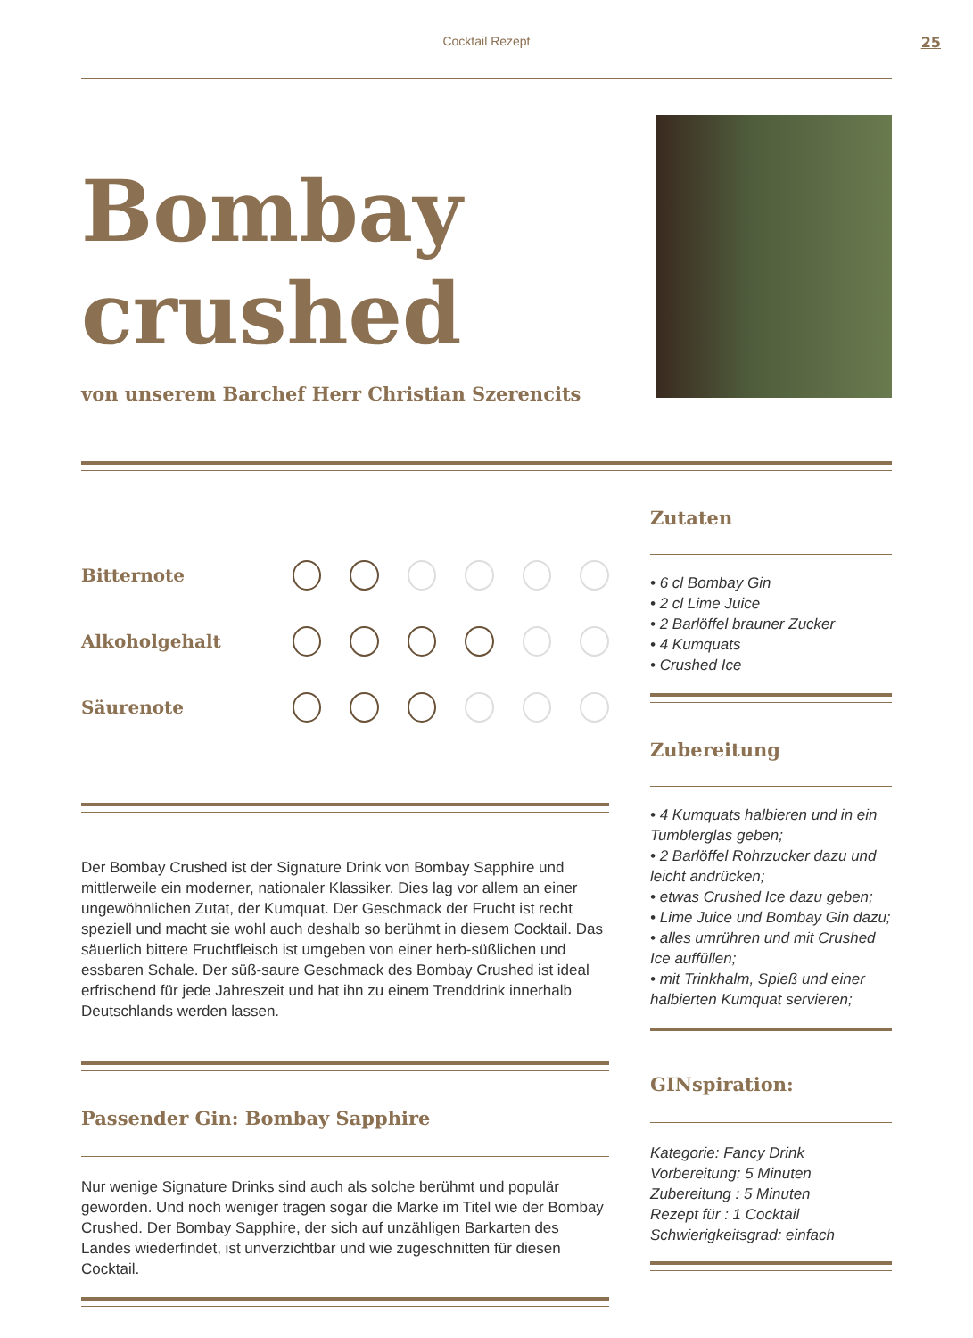Cocktail Rezept
25
Bombay
crushed
von unserem Barchef Herr Christian Szerencits
Bitternote
Alkoholgehalt
Säurenote
Der Bombay Crushed ist der Signature Drink von Bombay Sapphire und mittlerweile ein moderner, nationaler Klassiker. Dies lag vor allem an einer ungewöhnlichen Zutat, der Kumquat. Der Geschmack der Frucht ist recht speziell und macht sie wohl auch deshalb so berühmt in diesem Cocktail. Das säuerlich bittere Fruchtfleisch ist umgeben von einer herb-süßlichen und essbaren Schale. Der süß-saure Geschmack des Bombay Crushed ist ideal erfrischend für jede Jahreszeit und hat ihn zu einem Trenddrink innerhalb Deutschlands werden lassen.
Passender Gin: Bombay Sapphire
Nur wenige Signature Drinks sind auch als solche berühmt und populär geworden. Und noch weniger tragen sogar die Marke im Titel wie der Bombay Crushed. Der Bombay Sapphire, der sich auf unzähligen Barkarten des Landes wiederfindet, ist unverzichtbar und wie zugeschnitten für diesen Cocktail.
Zutaten
• 6 cl Bombay Gin
• 2 cl Lime Juice
• 2 Barlöffel brauner Zucker
• 4 Kumquats
• Crushed Ice
Zubereitung
• 4 Kumquats halbieren und in ein Tumblerglas geben;
• 2 Barlöffel Rohrzucker dazu und leicht andrücken;
• etwas Crushed Ice dazu geben;
• Lime Juice und Bombay Gin dazu;
• alles umrühren und mit Crushed Ice auffüllen;
• mit Trinkhalm, Spieß und einer halbierten Kumquat servieren;
GINspiration:
Kategorie: Fancy Drink
Vorbereitung: 5 Minuten
Zubereitung : 5 Minuten
Rezept für : 1 Cocktail
Schwierigkeitsgrad: einfach